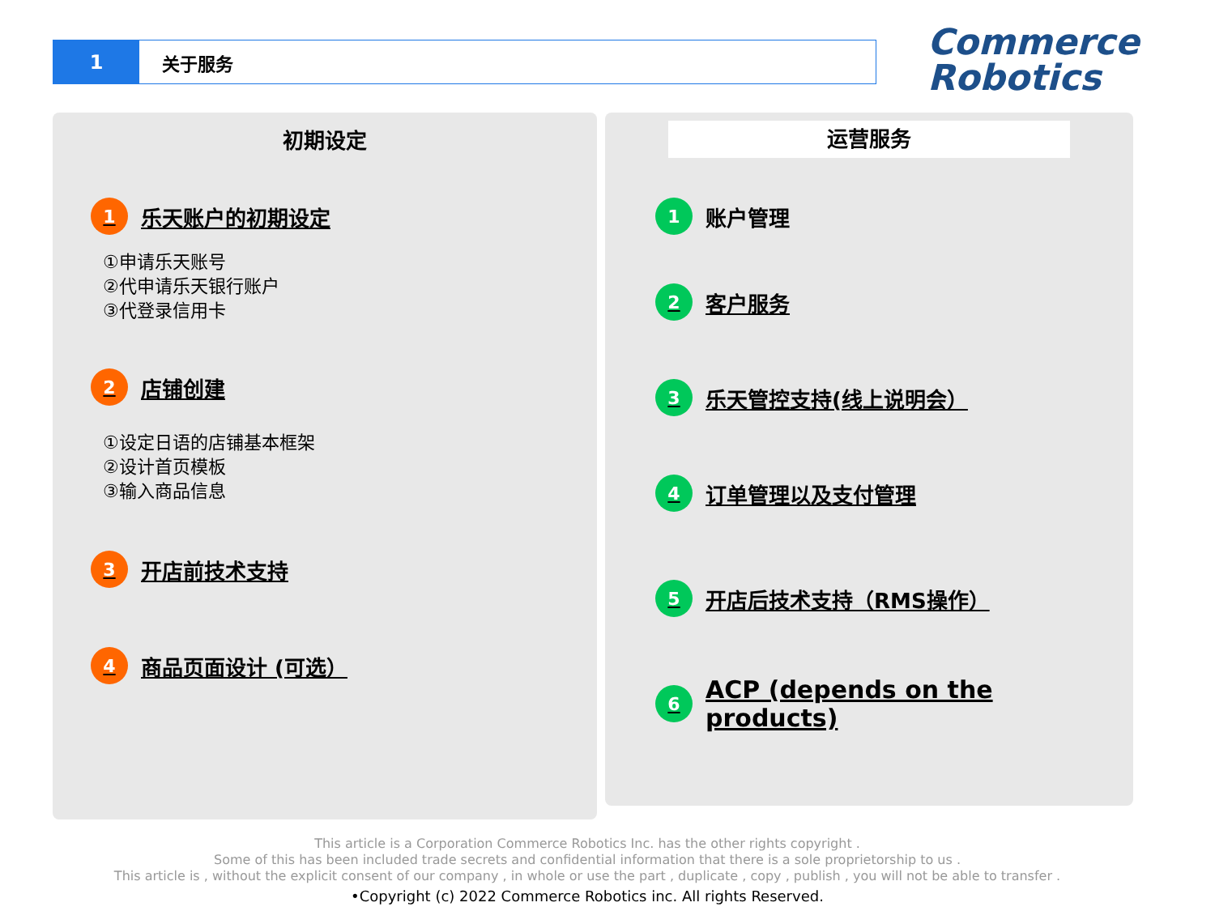1 关于服务
Commerce
Robotics
初期设定
1 乐天账户的初期设定
①申请乐天账号
②代申请乐天银行账户
③代登录信用卡
2 店铺创建
①设定日语的店铺基本框架
②设计首页模板
③输入商品信息
3 开店前技术支持
4 商品页面设计 (可选）
运营服务
1 账户管理
2 客户服务
3 乐天管控支持(线上说明会）
4 订单管理以及支付管理
5 开店后技术支持（RMS操作）
6 ACP (depends on the products)
This article is a Corporation Commerce Robotics Inc. has the other rights copyright .
Some of this has been included trade secrets and confidential information that there is a sole proprietorship to us .
This article is , without the explicit consent of our company , in whole or use the part , duplicate , copy , publish , you will not be able to transfer .
•Copyright (c) 2022 Commerce Robotics inc. All rights Reserved.